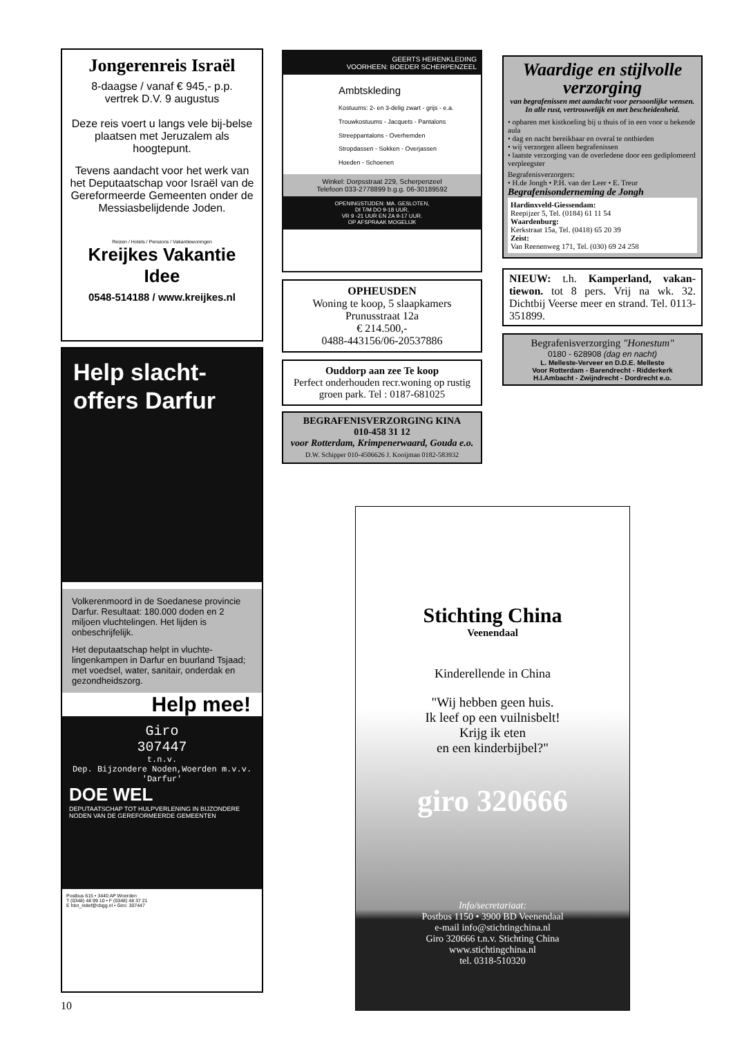Jongerenreis Israël
8-daagse / vanaf € 945,- p.p.
vertrek D.V. 9 augustus
Deze reis voert u langs vele bij-belse plaatsen met Jeruzalem als hoogtepunt.
Tevens aandacht voor het werk van het Deputaatschap voor Israël van de Gereformeerde Gemeenten onder de Messiasbelijdende Joden.
Reizen / Hotels / Pensions / Vakantiewoningen
Kreijkes Vakantie Idee
0548-514188 / www.kreijkes.nl
Help slacht-
offers Darfur
Volkerenmoord in de Soedanese provincie Darfur. Resultaat: 180.000 doden en 2 miljoen vluchtelingen. Het lijden is onbeschrijfelijk.
Het deputaatschap helpt in vluchte-lingenkampen in Darfur en buurland Tsjaad; met voedsel, water, sanitair, onderdak en gezondheidszorg.
Help mee!
Giro
307447
t.n.v.
Dep. Bijzondere Noden,Woerden m.v.v. 'Darfur'
DOE WEL
DEPUTAATSCHAP TOT HULPVERLENING IN BIJZONDERE NODEN VAN DE GEREFORMEERDE GEMEENTEN
Postbus 615 • 3440 AP Woerden
T (0348) 48 99 10 • F (0348) 48 37 21
E hbn_relief@cbgg.nl • Giro: 307447
10
GEERTS HERENKLEDING
VOORHEEN: BOEDER SCHERPENZEEL
Ambtskleding
Kostuums: 2- en 3-delig zwart - grijs - e.a.
Trouwkostuums - Jacquets - Pantalons
Streeppantalons - Overhemden
Stropdassen - Sokken - Overjassen
Hoeden - Schoenen
Winkel: Dorpsstraat 229, Scherpenzeel
Telefoon 033-2778899 b.g.g. 06-30189592
OPENINGSTIJDEN: MA. GESLOTEN,
DI T/M DO 9-18 UUR,
VR 9 -21 UUR EN ZA 9-17 UUR.
OP AFSPRAAK MOGELIJK
OPHEUSDEN
Woning te koop, 5 slaapkamers
Prunusstraat 12a
€ 214.500,-
0488-443156/06-20537886
Ouddorp aan zee Te koop
Perfect onderhouden recr.woning op rustig groen park. Tel : 0187-681025
BEGRAFENISVERZORGING KINA
010-458 31 12
voor Rotterdam, Krimpenerwaard, Gouda e.o.
D.W. Schipper 010-4506626 J. Kooijman 0182-583932
Waardige en stijlvolle verzorging
van begrafenissen met aandacht voor persoonlijke wensen. In alle rust, vertrouwelijk en met bescheidenheid.
• opbaren met kistkoeling bij u thuis of in een voor u bekende aula
• dag en nacht bereikbaar en overal te ontbieden
• wij verzorgen alleen begrafenissen
• laatste verzorging van de overledene door een gediplomeerd verpleegster
Begrafenisverzorgers:
• H.de Jongh • P.H. van der Leer • E. Treur
Begrafenisonderneming de Jongh
Hardinxveld-Giessendam:
Reepijzer 5, Tel. (0184) 61 11 54
Waardenburg:
Kerkstraat 15a, Tel. (0418) 65 20 39
Zeist:
Van Reenenweg 171, Tel. (030) 69 24 258
NIEUW: t.h. Kamperland, vakan-tiewon. tot 8 pers. Vrij na wk. 32. Dichtbij Veerse meer en strand. Tel. 0113-351899.
Begrafenisverzorging "Honestum"
0180 - 628908 (dag en nacht)
L. Melleste-Verveer en D.D.E. Melleste
Voor Rotterdam - Barendrecht - Ridderkerk
H.I.Ambacht - Zwijndrecht - Dordrecht e.o.
Stichting China
Veenendaal
Kinderellende in China
"Wij hebben geen huis.
Ik leef op een vuilnisbelt!
Krijg ik eten
en een kinderbijbel?"
giro 320666
Info/secretariaat:
Postbus 1150 • 3900 BD Veenendaal
e-mail info@stichtingchina.nl
Giro 320666 t.n.v. Stichting China
www.stichtingchina.nl
tel. 0318-510320